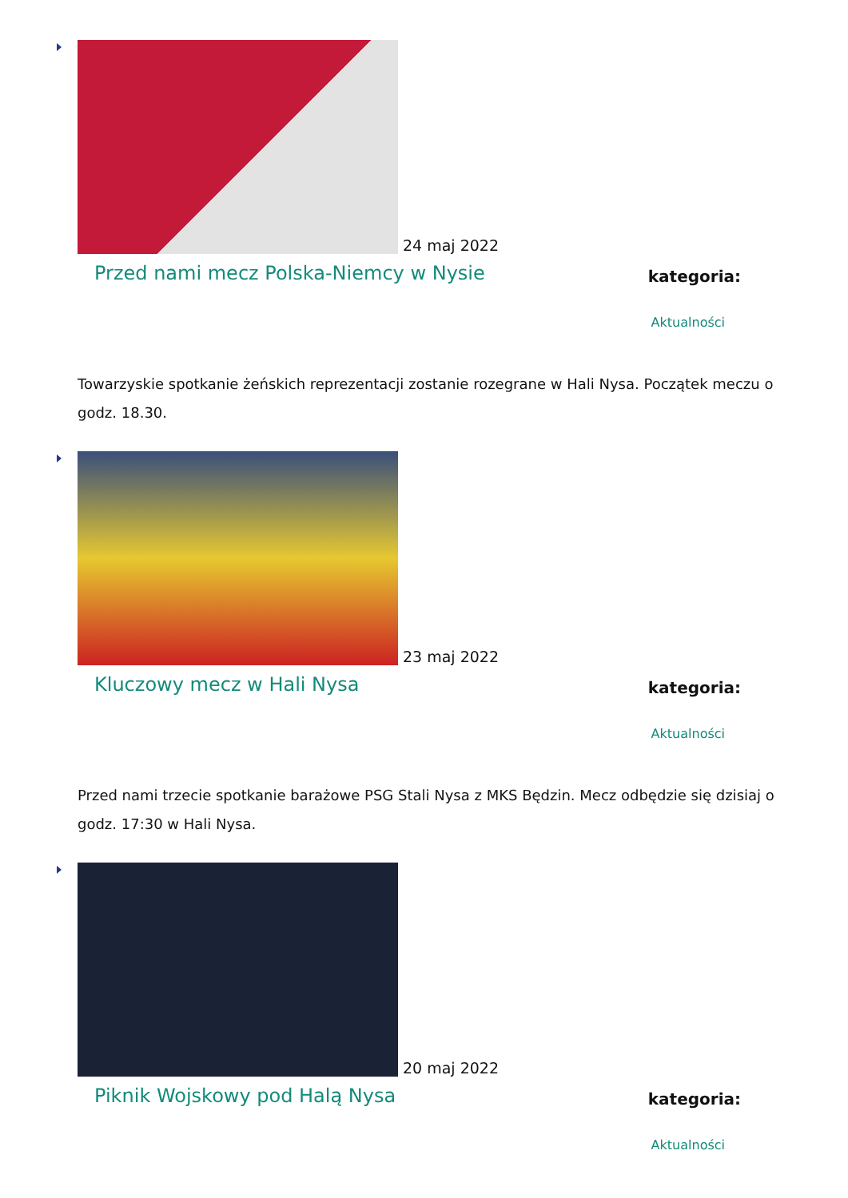24 maj 2022
Przed nami mecz Polska-Niemcy w Nysie
kategoria:
Aktualności
Towarzyskie spotkanie żeńskich reprezentacji zostanie rozegrane w Hali Nysa. Początek meczu o godz. 18.30.
23 maj 2022
Kluczowy mecz w Hali Nysa
kategoria:
Aktualności
Przed nami trzecie spotkanie barażowe PSG Stali Nysa z MKS Będzin. Mecz odbędzie się dzisiaj o godz. 17:30 w Hali Nysa.
20 maj 2022
Piknik Wojskowy pod Halą Nysa
kategoria:
Aktualności